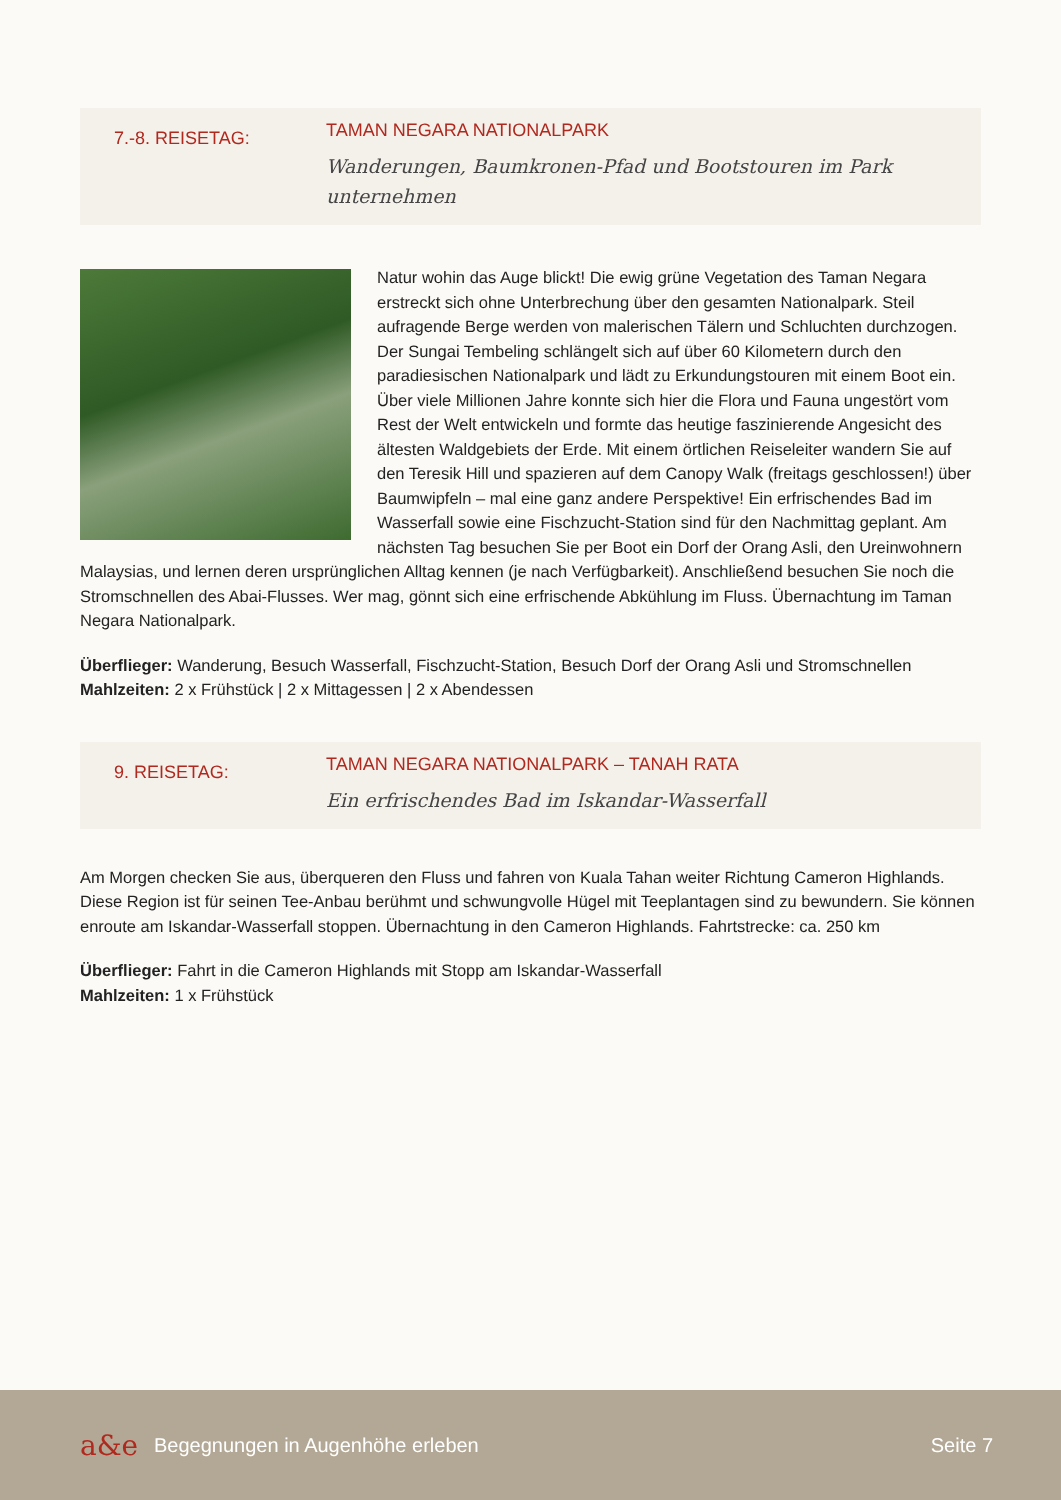7.-8. REISETAG:
TAMAN NEGARA NATIONALPARK
Wanderungen, Baumkronen-Pfad und Bootstouren im Park
unternehmen
Natur wohin das Auge blickt! Die ewig grüne Vegetation des Taman Negara erstreckt sich ohne Unterbrechung über den gesamten Nationalpark. Steil aufragende Berge werden von malerischen Tälern und Schluchten durchzogen. Der Sungai Tembeling schlängelt sich auf über 60 Kilometern durch den paradiesischen Nationalpark und lädt zu Erkundungstouren mit einem Boot ein. Über viele Millionen Jahre konnte sich hier die Flora und Fauna ungestört vom Rest der Welt entwickeln und formte das heutige faszinierende Angesicht des ältesten Waldgebiets der Erde. Mit einem örtlichen Reiseleiter wandern Sie auf den Teresik Hill und spazieren auf dem Canopy Walk (freitags geschlossen!) über Baumwipfeln – mal eine ganz andere Perspektive! Ein erfrischendes Bad im Wasserfall sowie eine Fischzucht-Station sind für den Nachmittag geplant. Am nächsten Tag besuchen Sie per Boot ein Dorf der Orang Asli, den Ureinwohnern Malaysias, und lernen deren ursprünglichen Alltag kennen (je nach Verfügbarkeit). Anschließend besuchen Sie noch die Stromschnellen des Abai-Flusses. Wer mag, gönnt sich eine erfrischende Abkühlung im Fluss. Übernachtung im Taman Negara Nationalpark.
Überflieger: Wanderung, Besuch Wasserfall, Fischzucht-Station, Besuch Dorf der Orang Asli und Stromschnellen
Mahlzeiten: 2 x Frühstück | 2 x Mittagessen | 2 x Abendessen
9. REISETAG:
TAMAN NEGARA NATIONALPARK – TANAH RATA
Ein erfrischendes Bad im Iskandar-Wasserfall
Am Morgen checken Sie aus, überqueren den Fluss und fahren von Kuala Tahan weiter Richtung Cameron Highlands. Diese Region ist für seinen Tee-Anbau berühmt und schwungvolle Hügel mit Teeplantagen sind zu bewundern. Sie können enroute am Iskandar-Wasserfall stoppen. Übernachtung in den Cameron Highlands. Fahrtstrecke: ca. 250 km
Überflieger: Fahrt in die Cameron Highlands mit Stopp am Iskandar-Wasserfall
Mahlzeiten: 1 x Frühstück
a&e
Begegnungen in Augenhöhe erleben
Seite 7